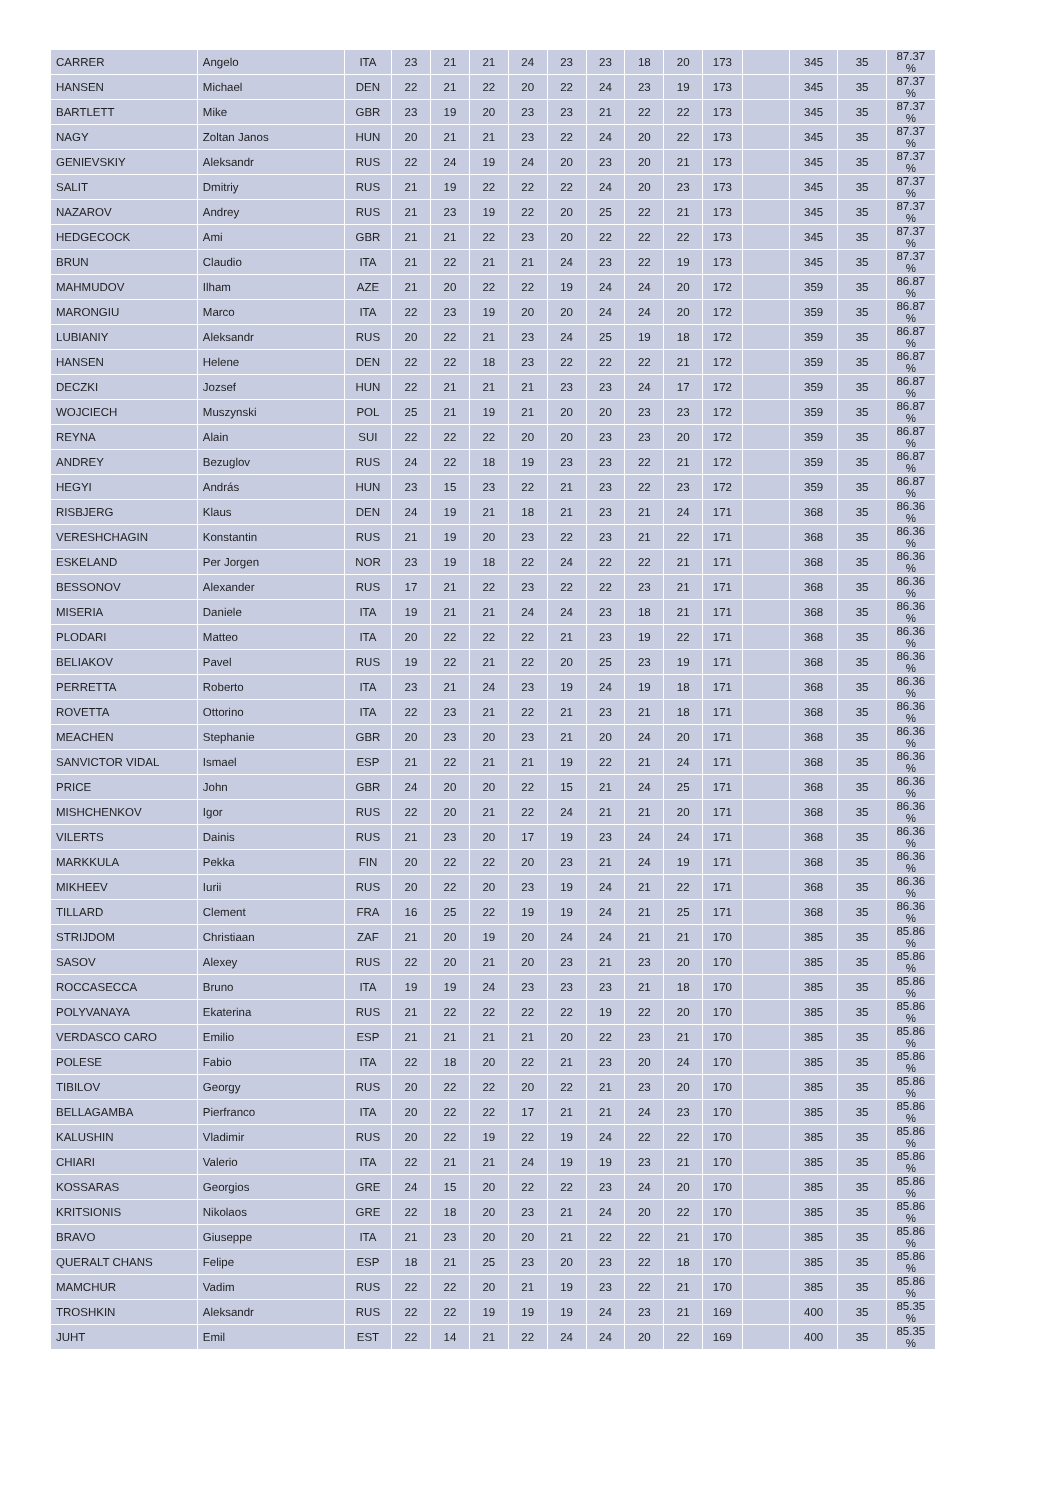| CARRER | Angelo | ITA | 23 | 21 | 21 | 24 | 23 | 23 | 18 | 20 | 173 | | 345 | 35 | 87.37 % |
| HANSEN | Michael | DEN | 22 | 21 | 22 | 20 | 22 | 24 | 23 | 19 | 173 | | 345 | 35 | 87.37 % |
| BARTLETT | Mike | GBR | 23 | 19 | 20 | 23 | 23 | 21 | 22 | 22 | 173 | | 345 | 35 | 87.37 % |
| NAGY | Zoltan Janos | HUN | 20 | 21 | 21 | 23 | 22 | 24 | 20 | 22 | 173 | | 345 | 35 | 87.37 % |
| GENIEVSKIY | Aleksandr | RUS | 22 | 24 | 19 | 24 | 20 | 23 | 20 | 21 | 173 | | 345 | 35 | 87.37 % |
| SALIT | Dmitriy | RUS | 21 | 19 | 22 | 22 | 22 | 24 | 20 | 23 | 173 | | 345 | 35 | 87.37 % |
| NAZAROV | Andrey | RUS | 21 | 23 | 19 | 22 | 20 | 25 | 22 | 21 | 173 | | 345 | 35 | 87.37 % |
| HEDGECOCK | Ami | GBR | 21 | 21 | 22 | 23 | 20 | 22 | 22 | 22 | 173 | | 345 | 35 | 87.37 % |
| BRUN | Claudio | ITA | 21 | 22 | 21 | 21 | 24 | 23 | 22 | 19 | 173 | | 345 | 35 | 87.37 % |
| MAHMUDOV | Ilham | AZE | 21 | 20 | 22 | 22 | 19 | 24 | 24 | 20 | 172 | | 359 | 35 | 86.87 % |
| MARONGIU | Marco | ITA | 22 | 23 | 19 | 20 | 20 | 24 | 24 | 20 | 172 | | 359 | 35 | 86.87 % |
| LUBIANIY | Aleksandr | RUS | 20 | 22 | 21 | 23 | 24 | 25 | 19 | 18 | 172 | | 359 | 35 | 86.87 % |
| HANSEN | Helene | DEN | 22 | 22 | 18 | 23 | 22 | 22 | 22 | 21 | 172 | | 359 | 35 | 86.87 % |
| DECZKI | Jozsef | HUN | 22 | 21 | 21 | 21 | 23 | 23 | 24 | 17 | 172 | | 359 | 35 | 86.87 % |
| WOJCIECH | Muszynski | POL | 25 | 21 | 19 | 21 | 20 | 20 | 23 | 23 | 172 | | 359 | 35 | 86.87 % |
| REYNA | Alain | SUI | 22 | 22 | 22 | 20 | 20 | 23 | 23 | 20 | 172 | | 359 | 35 | 86.87 % |
| ANDREY | Bezuglov | RUS | 24 | 22 | 18 | 19 | 23 | 23 | 22 | 21 | 172 | | 359 | 35 | 86.87 % |
| HEGYI | András | HUN | 23 | 15 | 23 | 22 | 21 | 23 | 22 | 23 | 172 | | 359 | 35 | 86.87 % |
| RISBJERG | Klaus | DEN | 24 | 19 | 21 | 18 | 21 | 23 | 21 | 24 | 171 | | 368 | 35 | 86.36 % |
| VERESHCHAGIN | Konstantin | RUS | 21 | 19 | 20 | 23 | 22 | 23 | 21 | 22 | 171 | | 368 | 35 | 86.36 % |
| ESKELAND | Per Jorgen | NOR | 23 | 19 | 18 | 22 | 24 | 22 | 22 | 21 | 171 | | 368 | 35 | 86.36 % |
| BESSONOV | Alexander | RUS | 17 | 21 | 22 | 23 | 22 | 22 | 23 | 21 | 171 | | 368 | 35 | 86.36 % |
| MISERIA | Daniele | ITA | 19 | 21 | 21 | 24 | 24 | 23 | 18 | 21 | 171 | | 368 | 35 | 86.36 % |
| PLODARI | Matteo | ITA | 20 | 22 | 22 | 22 | 21 | 23 | 19 | 22 | 171 | | 368 | 35 | 86.36 % |
| BELIAKOV | Pavel | RUS | 19 | 22 | 21 | 22 | 20 | 25 | 23 | 19 | 171 | | 368 | 35 | 86.36 % |
| PERRETTA | Roberto | ITA | 23 | 21 | 24 | 23 | 19 | 24 | 19 | 18 | 171 | | 368 | 35 | 86.36 % |
| ROVETTA | Ottorino | ITA | 22 | 23 | 21 | 22 | 21 | 23 | 21 | 18 | 171 | | 368 | 35 | 86.36 % |
| MEACHEN | Stephanie | GBR | 20 | 23 | 20 | 23 | 21 | 20 | 24 | 20 | 171 | | 368 | 35 | 86.36 % |
| SANVICTOR VIDAL | Ismael | ESP | 21 | 22 | 21 | 21 | 19 | 22 | 21 | 24 | 171 | | 368 | 35 | 86.36 % |
| PRICE | John | GBR | 24 | 20 | 20 | 22 | 15 | 21 | 24 | 25 | 171 | | 368 | 35 | 86.36 % |
| MISHCHENKOV | Igor | RUS | 22 | 20 | 21 | 22 | 24 | 21 | 21 | 20 | 171 | | 368 | 35 | 86.36 % |
| VILERTS | Dainis | RUS | 21 | 23 | 20 | 17 | 19 | 23 | 24 | 24 | 171 | | 368 | 35 | 86.36 % |
| MARKKULA | Pekka | FIN | 20 | 22 | 22 | 20 | 23 | 21 | 24 | 19 | 171 | | 368 | 35 | 86.36 % |
| MIKHEEV | Iurii | RUS | 20 | 22 | 20 | 23 | 19 | 24 | 21 | 22 | 171 | | 368 | 35 | 86.36 % |
| TILLARD | Clement | FRA | 16 | 25 | 22 | 19 | 19 | 24 | 21 | 25 | 171 | | 368 | 35 | 86.36 % |
| STRIJDOM | Christiaan | ZAF | 21 | 20 | 19 | 20 | 24 | 24 | 21 | 21 | 170 | | 385 | 35 | 85.86 % |
| SASOV | Alexey | RUS | 22 | 20 | 21 | 20 | 23 | 21 | 23 | 20 | 170 | | 385 | 35 | 85.86 % |
| ROCCASECCA | Bruno | ITA | 19 | 19 | 24 | 23 | 23 | 23 | 21 | 18 | 170 | | 385 | 35 | 85.86 % |
| POLYVANAYA | Ekaterina | RUS | 21 | 22 | 22 | 22 | 22 | 19 | 22 | 20 | 170 | | 385 | 35 | 85.86 % |
| VERDASCO CARO | Emilio | ESP | 21 | 21 | 21 | 21 | 20 | 22 | 23 | 21 | 170 | | 385 | 35 | 85.86 % |
| POLESE | Fabio | ITA | 22 | 18 | 20 | 22 | 21 | 23 | 20 | 24 | 170 | | 385 | 35 | 85.86 % |
| TIBILOV | Georgy | RUS | 20 | 22 | 22 | 20 | 22 | 21 | 23 | 20 | 170 | | 385 | 35 | 85.86 % |
| BELLAGAMBA | Pierfranco | ITA | 20 | 22 | 22 | 17 | 21 | 21 | 24 | 23 | 170 | | 385 | 35 | 85.86 % |
| KALUSHIN | Vladimir | RUS | 20 | 22 | 19 | 22 | 19 | 24 | 22 | 22 | 170 | | 385 | 35 | 85.86 % |
| CHIARI | Valerio | ITA | 22 | 21 | 21 | 24 | 19 | 19 | 23 | 21 | 170 | | 385 | 35 | 85.86 % |
| KOSSARAS | Georgios | GRE | 24 | 15 | 20 | 22 | 22 | 23 | 24 | 20 | 170 | | 385 | 35 | 85.86 % |
| KRITSIONIS | Nikolaos | GRE | 22 | 18 | 20 | 23 | 21 | 24 | 20 | 22 | 170 | | 385 | 35 | 85.86 % |
| BRAVO | Giuseppe | ITA | 21 | 23 | 20 | 20 | 21 | 22 | 22 | 21 | 170 | | 385 | 35 | 85.86 % |
| QUERALT CHANS | Felipe | ESP | 18 | 21 | 25 | 23 | 20 | 23 | 22 | 18 | 170 | | 385 | 35 | 85.86 % |
| MAMCHUR | Vadim | RUS | 22 | 22 | 20 | 21 | 19 | 23 | 22 | 21 | 170 | | 385 | 35 | 85.86 % |
| TROSHKIN | Aleksandr | RUS | 22 | 22 | 19 | 19 | 19 | 24 | 23 | 21 | 169 | | 400 | 35 | 85.35 % |
| JUHT | Emil | EST | 22 | 14 | 21 | 22 | 24 | 24 | 20 | 22 | 169 | | 400 | 35 | 85.35 % |